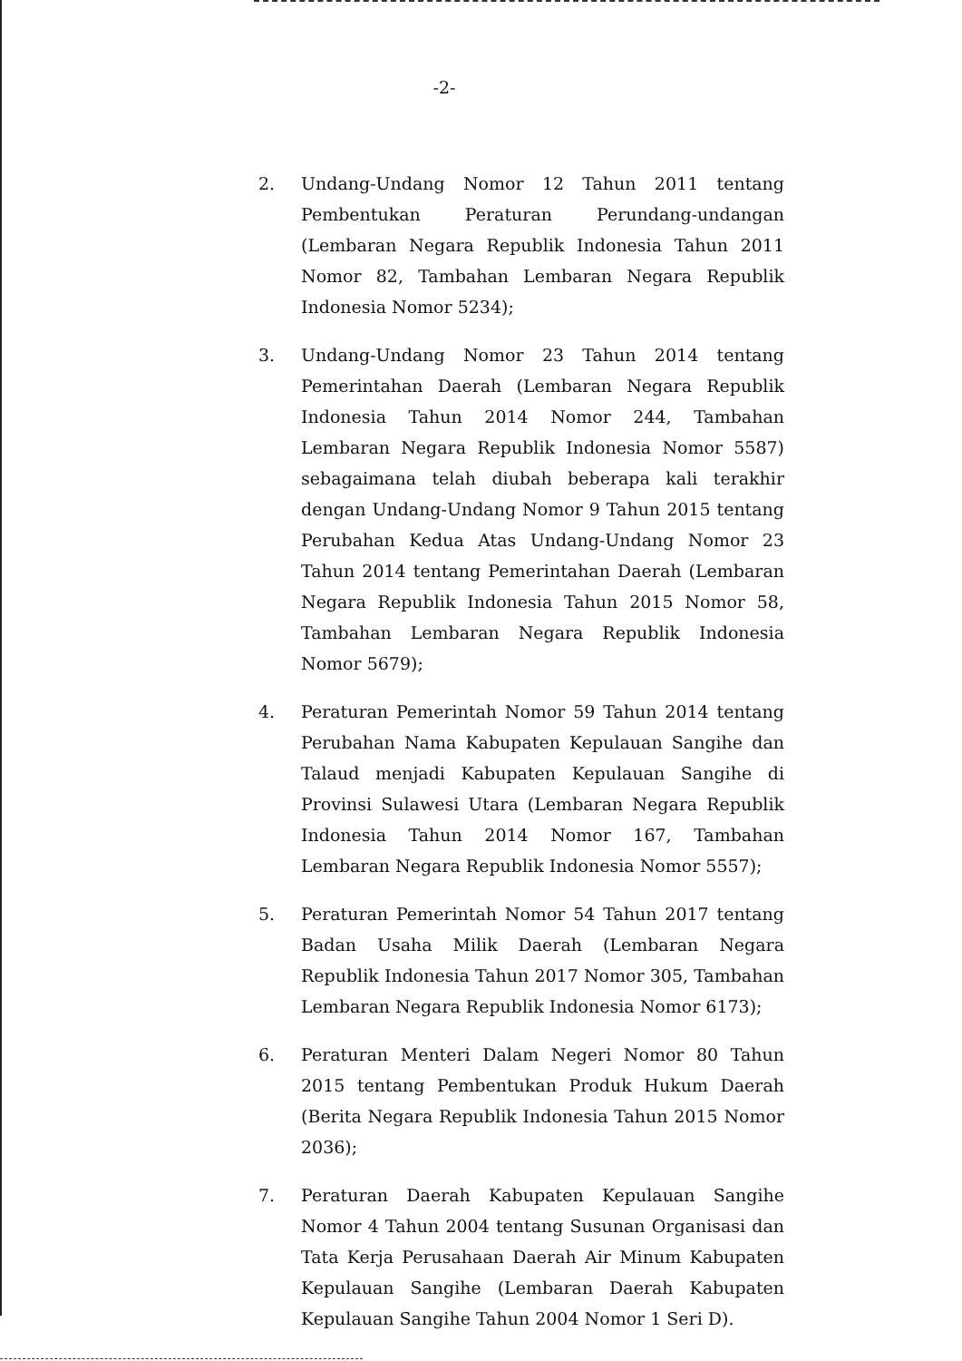-2-
2. Undang-Undang Nomor 12 Tahun 2011 tentang Pembentukan Peraturan Perundang-undangan (Lembaran Negara Republik Indonesia Tahun 2011 Nomor 82, Tambahan Lembaran Negara Republik Indonesia Nomor 5234);
3. Undang-Undang Nomor 23 Tahun 2014 tentang Pemerintahan Daerah (Lembaran Negara Republik Indonesia Tahun 2014 Nomor 244, Tambahan Lembaran Negara Republik Indonesia Nomor 5587) sebagaimana telah diubah beberapa kali terakhir dengan Undang-Undang Nomor 9 Tahun 2015 tentang Perubahan Kedua Atas Undang-Undang Nomor 23 Tahun 2014 tentang Pemerintahan Daerah (Lembaran Negara Republik Indonesia Tahun 2015 Nomor 58, Tambahan Lembaran Negara Republik Indonesia Nomor 5679);
4. Peraturan Pemerintah Nomor 59 Tahun 2014 tentang Perubahan Nama Kabupaten Kepulauan Sangihe dan Talaud menjadi Kabupaten Kepulauan Sangihe di Provinsi Sulawesi Utara (Lembaran Negara Republik Indonesia Tahun 2014 Nomor 167, Tambahan Lembaran Negara Republik Indonesia Nomor 5557);
5. Peraturan Pemerintah Nomor 54 Tahun 2017 tentang Badan Usaha Milik Daerah (Lembaran Negara Republik Indonesia Tahun 2017 Nomor 305, Tambahan Lembaran Negara Republik Indonesia Nomor 6173);
6. Peraturan Menteri Dalam Negeri Nomor 80 Tahun 2015 tentang Pembentukan Produk Hukum Daerah (Berita Negara Republik Indonesia Tahun 2015 Nomor 2036);
7. Peraturan Daerah Kabupaten Kepulauan Sangihe Nomor 4 Tahun 2004 tentang Susunan Organisasi dan Tata Kerja Perusahaan Daerah Air Minum Kabupaten Kepulauan Sangihe (Lembaran Daerah Kabupaten Kepulauan Sangihe Tahun 2004 Nomor 1 Seri D).